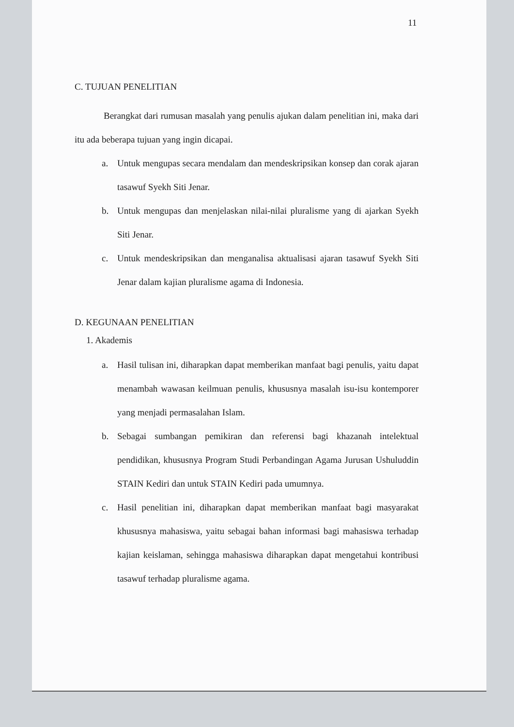11
C. TUJUAN PENELITIAN
Berangkat dari rumusan masalah yang penulis ajukan dalam penelitian ini, maka dari itu ada beberapa tujuan yang ingin dicapai.
a. Untuk mengupas secara mendalam dan mendeskripsikan konsep dan corak ajaran tasawuf Syekh Siti Jenar.
b. Untuk mengupas dan menjelaskan nilai-nilai pluralisme yang di ajarkan Syekh Siti Jenar.
c. Untuk mendeskripsikan dan menganalisa aktualisasi ajaran tasawuf Syekh Siti Jenar dalam kajian pluralisme agama di Indonesia.
D. KEGUNAAN PENELITIAN
1. Akademis
a. Hasil tulisan ini, diharapkan dapat memberikan manfaat bagi penulis, yaitu dapat menambah wawasan keilmuan penulis, khususnya masalah isu-isu kontemporer yang menjadi permasalahan Islam.
b. Sebagai sumbangan pemikiran dan referensi bagi khazanah intelektual pendidikan, khususnya Program Studi Perbandingan Agama Jurusan Ushuluddin STAIN Kediri dan untuk STAIN Kediri pada umumnya.
c. Hasil penelitian ini, diharapkan dapat memberikan manfaat bagi masyarakat khususnya mahasiswa, yaitu sebagai bahan informasi bagi mahasiswa terhadap kajian keislaman, sehingga mahasiswa diharapkan dapat mengetahui kontribusi tasawuf terhadap pluralisme agama.